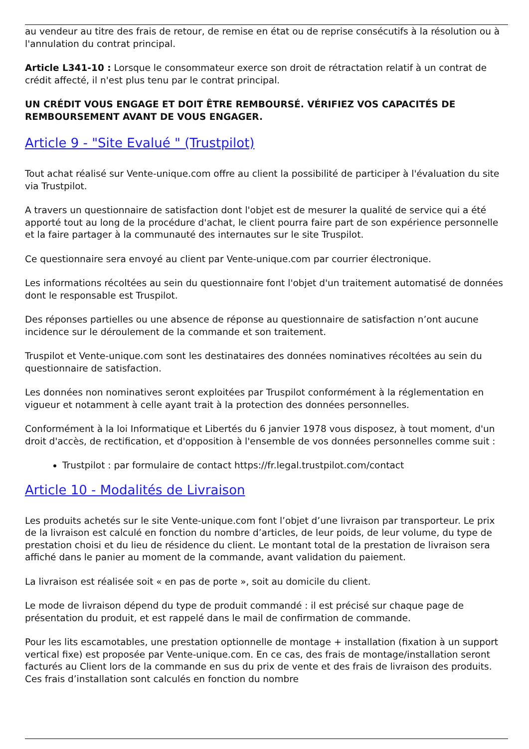au vendeur au titre des frais de retour, de remise en état ou de reprise consécutifs à la résolution ou à l'annulation du contrat principal.
Article L341-10 : Lorsque le consommateur exerce son droit de rétractation relatif à un contrat de crédit affecté, il n'est plus tenu par le contrat principal.
UN CRÉDIT VOUS ENGAGE ET DOIT ÊTRE REMBOURSÉ. VÉRIFIEZ VOS CAPACITÉS DE REMBOURSEMENT AVANT DE VOUS ENGAGER.
Article 9 - "Site Evalué " (Trustpilot)
Tout achat réalisé sur Vente-unique.com offre au client la possibilité de participer à l'évaluation du site via Trustpilot.
A travers un questionnaire de satisfaction dont l'objet est de mesurer la qualité de service qui a été apporté tout au long de la procédure d'achat, le client pourra faire part de son expérience personnelle et la faire partager à la communauté des internautes sur le site Truspilot.
Ce questionnaire sera envoyé au client par Vente-unique.com par courrier électronique.
Les informations récoltées au sein du questionnaire font l'objet d'un traitement automatisé de données dont le responsable est Truspilot.
Des réponses partielles ou une absence de réponse au questionnaire de satisfaction n’ont aucune incidence sur le déroulement de la commande et son traitement.
Truspilot et Vente-unique.com sont les destinataires des données nominatives récoltées au sein du questionnaire de satisfaction.
Les données non nominatives seront exploitées par Truspilot conformément à la réglementation en vigueur et notamment à celle ayant trait à la protection des données personnelles.
Conformément à la loi Informatique et Libertés du 6 janvier 1978 vous disposez, à tout moment, d'un droit d'accès, de rectification, et d'opposition à l'ensemble de vos données personnelles comme suit :
Trustpilot : par formulaire de contact https://fr.legal.trustpilot.com/contact
Article 10 - Modalités de Livraison
Les produits achetés sur le site Vente-unique.com font l’objet d’une livraison par transporteur. Le prix de la livraison est calculé en fonction du nombre d’articles, de leur poids, de leur volume, du type de prestation choisi et du lieu de résidence du client. Le montant total de la prestation de livraison sera affiché dans le panier au moment de la commande, avant validation du paiement.
La livraison est réalisée soit « en pas de porte », soit au domicile du client.
Le mode de livraison dépend du type de produit commandé : il est précisé sur chaque page de présentation du produit, et est rappelé dans le mail de confirmation de commande.
Pour les lits escamotables, une prestation optionnelle de montage + installation (fixation à un support vertical fixe) est proposée par Vente-unique.com. En ce cas, des frais de montage/installation seront facturés au Client lors de la commande en sus du prix de vente et des frais de livraison des produits. Ces frais d’installation sont calculés en fonction du nombre